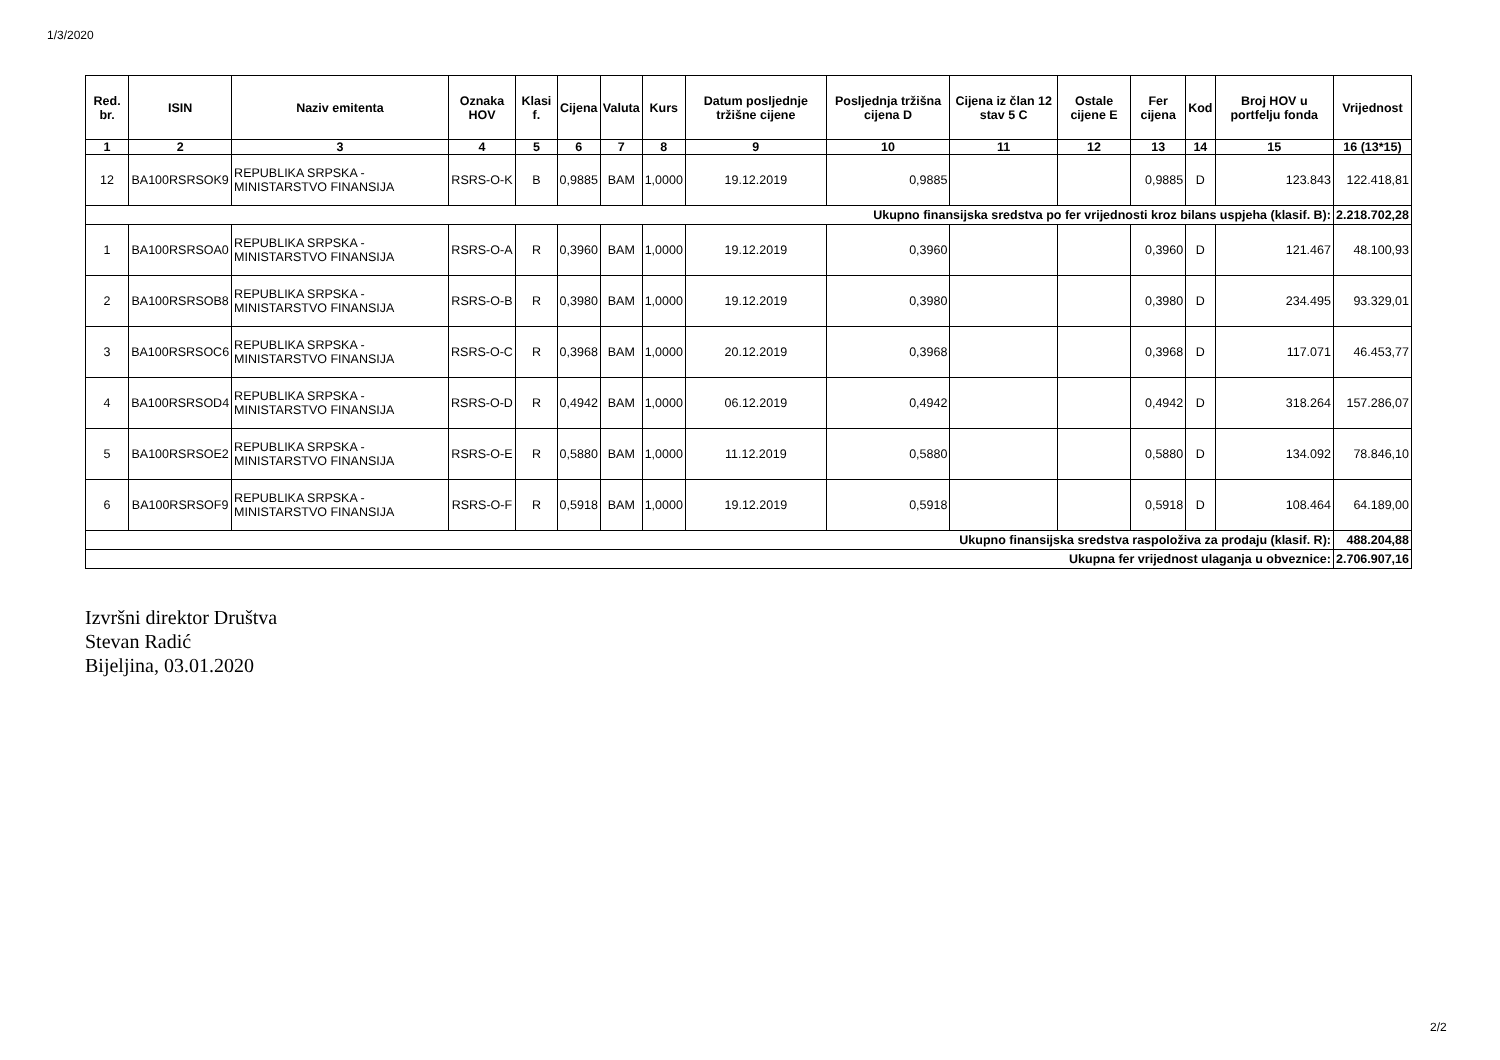1/3/2020
| Red. br. | ISIN | Naziv emitenta | Oznaka HOV | Klasi f. | Cijena | Valuta | Kurs | Datum posljednje tržišne cijene | Posljednja tržišna cijena D | Cijena iz član 12 stav 5 C | Ostale cijene E | Fer cijena | Kod | Broj HOV u portfelju fonda | Vrijednost |
| --- | --- | --- | --- | --- | --- | --- | --- | --- | --- | --- | --- | --- | --- | --- | --- |
| 1 | 2 | 3 | 4 | 5 | 6 | 7 | 8 | 9 | 10 | 11 | 12 | 13 | 14 | 15 | 16 (13*15) |
| 12 | BA100RSRSOK9 | REPUBLIKA SRPSKA - MINISTARSTVO FINANSIJA | RSRS-O-K | B | 0,9885 | BAM | 1,0000 | 19.12.2019 | 0,9885 | | | 0,9885 | D | 123.843 | 122.418,81 |
| Ukupno finansijska sredstva po fer vrijednosti kroz bilans uspjeha (klasif. B): | | | | | | | | | | | | | | | 2.218.702,28 |
| 1 | BA100RSRSOA0 | REPUBLIKA SRPSKA - MINISTARSTVO FINANSIJA | RSRS-O-A | R | 0,3960 | BAM | 1,0000 | 19.12.2019 | 0,3960 | | | 0,3960 | D | 121.467 | 48.100,93 |
| 2 | BA100RSRSOB8 | REPUBLIKA SRPSKA - MINISTARSTVO FINANSIJA | RSRS-O-B | R | 0,3980 | BAM | 1,0000 | 19.12.2019 | 0,3980 | | | 0,3980 | D | 234.495 | 93.329,01 |
| 3 | BA100RSRSOC6 | REPUBLIKA SRPSKA - MINISTARSTVO FINANSIJA | RSRS-O-C | R | 0,3968 | BAM | 1,0000 | 20.12.2019 | 0,3968 | | | 0,3968 | D | 117.071 | 46.453,77 |
| 4 | BA100RSRSOD4 | REPUBLIKA SRPSKA - MINISTARSTVO FINANSIJA | RSRS-O-D | R | 0,4942 | BAM | 1,0000 | 06.12.2019 | 0,4942 | | | 0,4942 | D | 318.264 | 157.286,07 |
| 5 | BA100RSRSOE2 | REPUBLIKA SRPSKA - MINISTARSTVO FINANSIJA | RSRS-O-E | R | 0,5880 | BAM | 1,0000 | 11.12.2019 | 0,5880 | | | 0,5880 | D | 134.092 | 78.846,10 |
| 6 | BA100RSRSOF9 | REPUBLIKA SRPSKA - MINISTARSTVO FINANSIJA | RSRS-O-F | R | 0,5918 | BAM | 1,0000 | 19.12.2019 | 0,5918 | | | 0,5918 | D | 108.464 | 64.189,00 |
| Ukupno finansijska sredstva raspoloživa za prodaju (klasif. R): | | | | | | | | | | | | | | | 488.204,88 |
| Ukupna fer vrijednost ulaganja u obveznice: | | | | | | | | | | | | | | | 2.706.907,16 |
Izvršni direktor Društva
Stevan Radić
Bijeljina, 03.01.2020
2/2